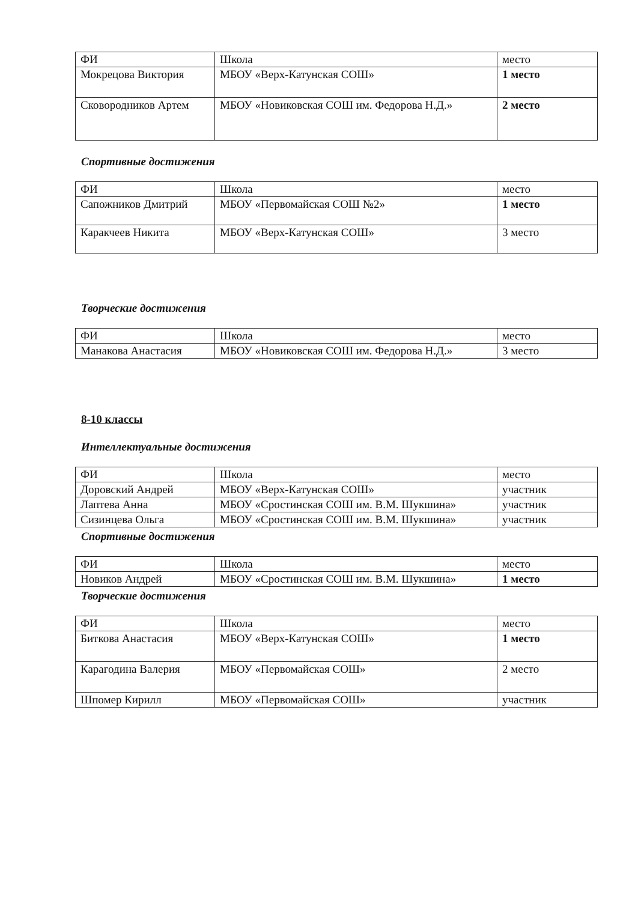| ФИ | Школа | место |
| --- | --- | --- |
| Мокрецова Виктория | МБОУ «Верх-Катунская СОШ» | 1 место |
| Сковородников Артем | МБОУ «Новиковская СОШ им. Федорова Н.Д.» | 2 место |
Спортивные достижения
| ФИ | Школа | место |
| --- | --- | --- |
| Сапожников Дмитрий | МБОУ «Первомайская СОШ №2» | 1 место |
| Каракчеев Никита | МБОУ «Верх-Катунская СОШ» | 3 место |
Творческие достижения
| ФИ | Школа | место |
| --- | --- | --- |
| Манакова Анастасия | МБОУ «Новиковская СОШ им. Федорова Н.Д.» | 3 место |
8-10 классы
Интеллектуальные достижения
| ФИ | Школа | место |
| --- | --- | --- |
| Доровский Андрей | МБОУ «Верх-Катунская СОШ» | участник |
| Лаптева Анна | МБОУ «Сростинская СОШ им. В.М. Шукшина» | участник |
| Сизинцева Ольга | МБОУ «Сростинская СОШ им. В.М. Шукшина» | участник |
Спортивные достижения
| ФИ | Школа | место |
| --- | --- | --- |
| Новиков Андрей | МБОУ «Сростинская СОШ им. В.М. Шукшина» | 1 место |
Творческие достижения
| ФИ | Школа | место |
| --- | --- | --- |
| Биткова Анастасия | МБОУ «Верх-Катунская СОШ» | 1 место |
| Карагодина Валерия | МБОУ «Первомайская СОШ» | 2 место |
| Шпомер Кирилл | МБОУ «Первомайская СОШ» | участник |